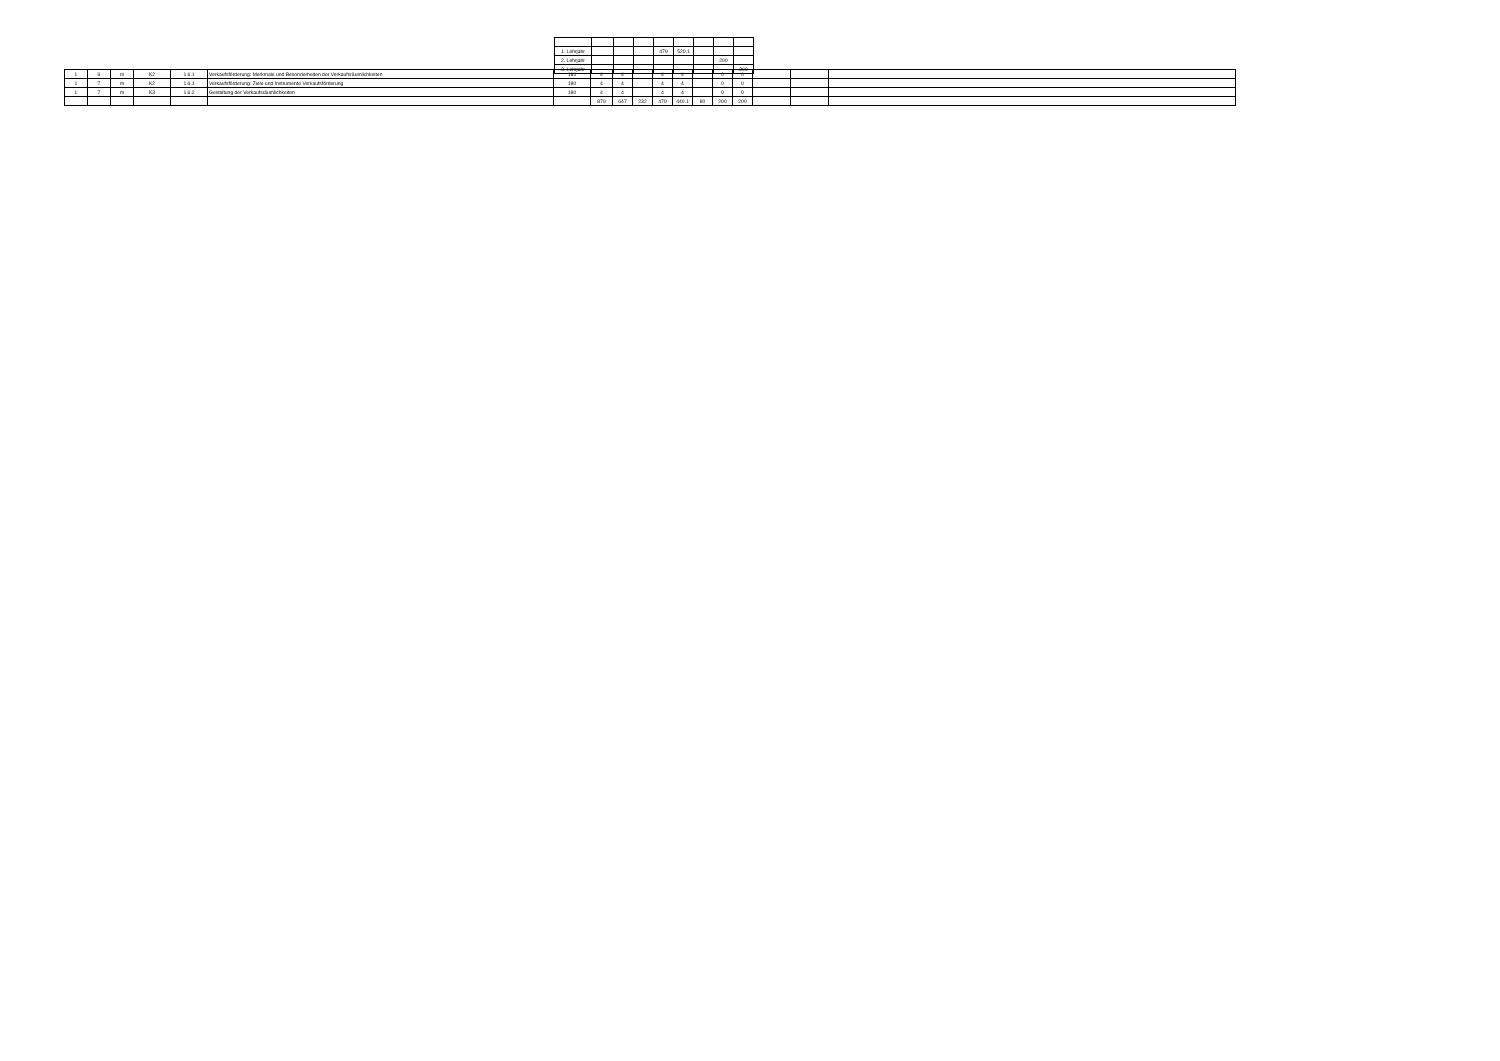| 1 | 6 | m | K2 | 1.6.1 | Verkaufsförderung: Merkmale und Besonderheiten der Verkaufsräumlichkeiten | 180 | 4 | 4 | | 4 | 4 | | 0 | 0 | | | |
| 1 | 7 | m | K2 | 1.6.1 | Verkaufsförderung: Ziele und Instrumente Verkaufsförderung | 180 | 4 | 4 | | 4 | 4 | | 0 | 0 | | | |
| 1 | 7 | m | K3 | 1.6.2 | Gestaltung der Verkaufsräumlichkeiten | 180 | 4 | 4 | | 4 | 4 | | 0 | 0 | | | |
| | | | | | | | 879 | 647 | 232 | 479 | 440.1 | 80 | 200 | 200 | | | |
| 1. Lehrjahr | | | | 479 | 520.1 | | | |
| 2. Lehrjahr | | | | | | | 200 | |
| 3. Lehrjahr | | | | | | | | 200 |